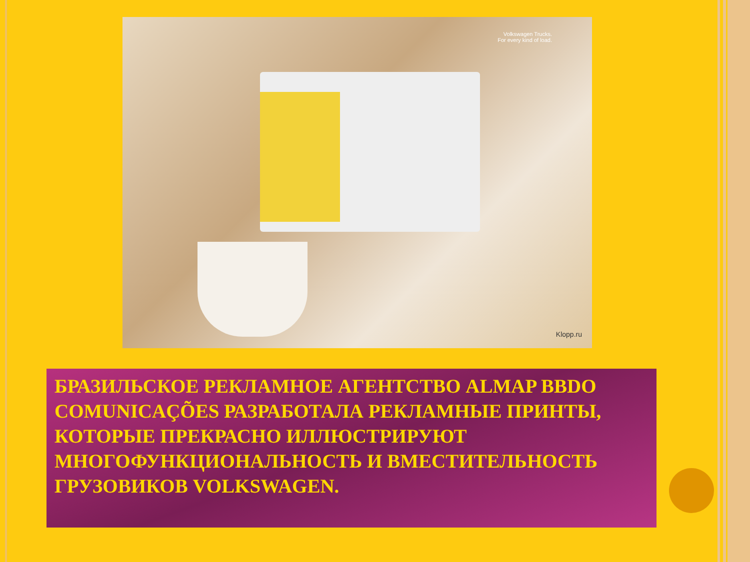Volkswagen Trucks.
For every kind of load.
Klopp.ru
БРАЗИЛЬСКОЕ РЕКЛАМНОЕ АГЕНТСТВО ALMAP BBDO COMUNICAÇÕES РАЗРАБОТАЛА РЕКЛАМНЫЕ ПРИНТЫ, КОТОРЫЕ ПРЕКРАСНО ИЛЛЮСТРИРУЮТ МНОГОФУНКЦИОНАЛЬНОСТЬ И ВМЕСТИТЕЛЬНОСТЬ ГРУЗОВИКОВ VOLKSWAGEN.